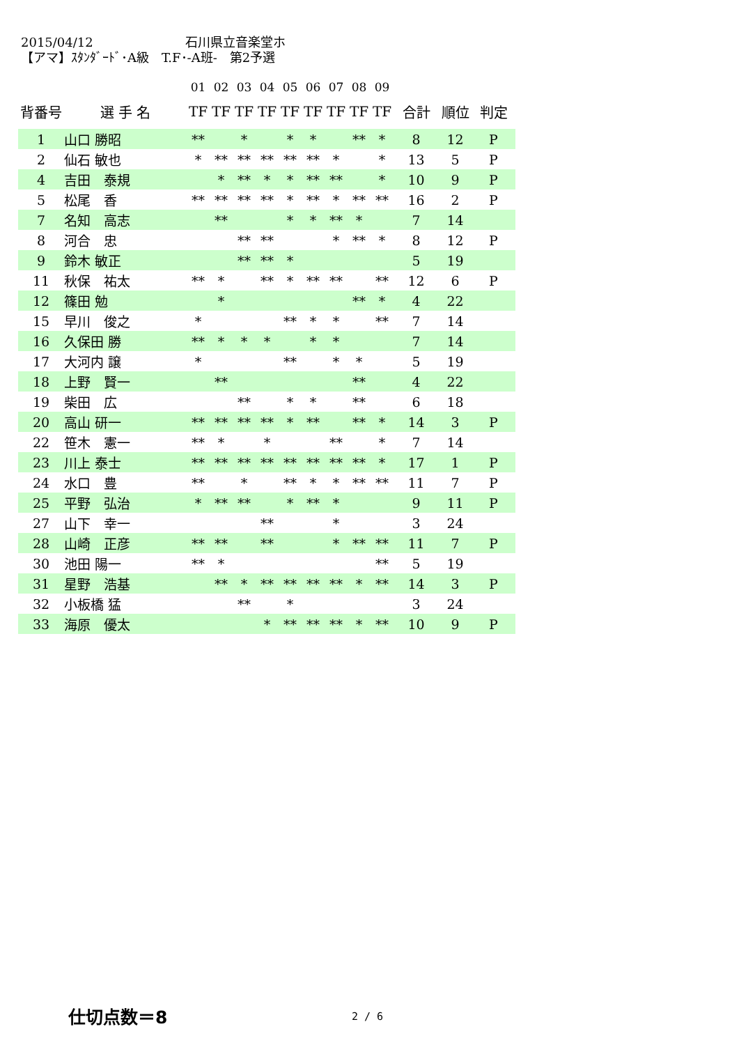2015/04/12 石川県立音楽堂ホ
【アマ】ｽﾀﾝﾀﾞｰﾄﾞ･A級　T.F･-A班-　第2予選
| | | 01 | 02 | 03 | 04 | 05 | 06 | 07 | 08 | 09 | | | |
| --- | --- | --- | --- | --- | --- | --- | --- | --- | --- | --- | --- | --- | --- |
| 背番号 | 選 手 名 | TF | TF | TF | TF | TF | TF | TF | TF | TF | 合計 | 順位 | 判定 |
| 1 | 山口 勝昭 | ** | | * | | * | * | | ** | * | 8 | 12 | P |
| 2 | 仙石 敏也 | * | ** | ** | ** | ** | ** | * | | * | 13 | 5 | P |
| 4 | 吉田 泰規 | | * | ** | * | * | ** | ** | | * | 10 | 9 | P |
| 5 | 松尾 香 | ** | ** | ** | ** | * | ** | * | ** | ** | 16 | 2 | P |
| 7 | 名知 高志 | | ** | | | * | * | ** | * | | 7 | 14 | |
| 8 | 河合 忠 | | | ** | ** | | | * | ** | * | 8 | 12 | P |
| 9 | 鈴木 敏正 | | | ** | ** | * | | | | | 5 | 19 | |
| 11 | 秋保 祐太 | ** | * | | ** | * | ** | ** | | ** | 12 | 6 | P |
| 12 | 篠田 勉 | | * | | | | | | ** | * | 4 | 22 | |
| 15 | 早川 俊之 | * | | | | ** | * | * | | ** | 7 | 14 | |
| 16 | 久保田 勝 | ** | * | * | * | | * | * | | | 7 | 14 | |
| 17 | 大河内 譲 | * | | | | ** | | * | * | | 5 | 19 | |
| 18 | 上野 賢一 | | ** | | | | | | ** | | 4 | 22 | |
| 19 | 柴田 広 | | | ** | | * | * | | ** | | 6 | 18 | |
| 20 | 高山 研一 | ** | ** | ** | ** | * | ** | | ** | * | 14 | 3 | P |
| 22 | 笹木 憲一 | ** | * | | * | | | ** | | * | 7 | 14 | |
| 23 | 川上 泰士 | ** | ** | ** | ** | ** | ** | ** | ** | * | 17 | 1 | P |
| 24 | 水口 豊 | ** | | * | | ** | * | * | ** | ** | 11 | 7 | P |
| 25 | 平野 弘治 | * | ** | ** | | * | ** | * | | | 9 | 11 | P |
| 27 | 山下 幸一 | | | | ** | | | * | | | 3 | 24 | |
| 28 | 山崎 正彦 | ** | ** | | ** | | | * | ** | ** | 11 | 7 | P |
| 30 | 池田 陽一 | ** | * | | | | | | | ** | 5 | 19 | |
| 31 | 星野 浩基 | | ** | * | ** | ** | ** | ** | * | ** | 14 | 3 | P |
| 32 | 小板橋 猛 | | | ** | | * | | | | | 3 | 24 | |
| 33 | 海原 優太 | | | | * | ** | ** | ** | * | ** | 10 | 9 | P |
仕切点数＝8 2 / 6